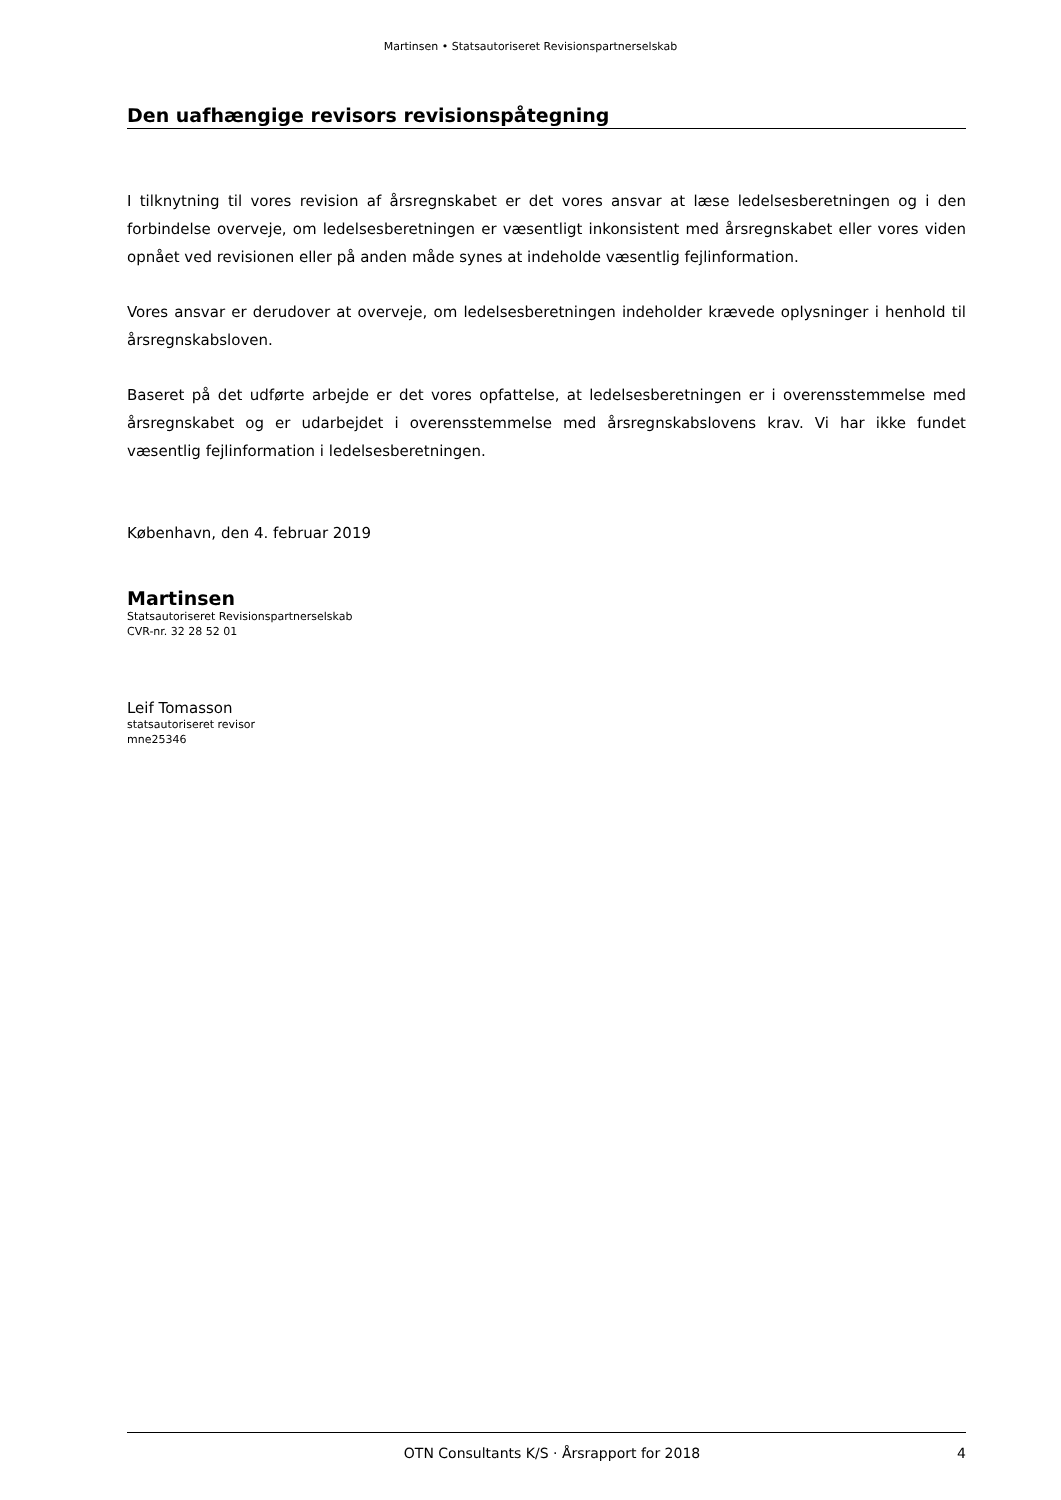Martinsen • Statsautoriseret Revisionspartnerselskab
Den uafhængige revisors revisionspåtegning
I tilknytning til vores revision af årsregnskabet er det vores ansvar at læse ledelsesberetningen og i den forbindelse overveje, om ledelsesberetningen er væsentligt inkonsistent med årsregnskabet eller vores viden opnået ved revisionen eller på anden måde synes at indeholde væsentlig fejlinformation.
Vores ansvar er derudover at overveje, om ledelsesberetningen indeholder krævede oplysninger i henhold til årsregnskabsloven.
Baseret på det udførte arbejde er det vores opfattelse, at ledelsesberetningen er i overensstemmelse med årsregnskabet og er udarbejdet i overensstemmelse med årsregnskabslovens krav. Vi har ikke fundet væsentlig fejlinformation i ledelsesberetningen.
København, den 4. februar 2019
Martinsen
Statsautoriseret Revisionspartnerselskab
CVR-nr. 32 28 52 01
Leif Tomasson
statsautoriseret revisor
mne25346
OTN Consultants K/S · Årsrapport for 2018 4